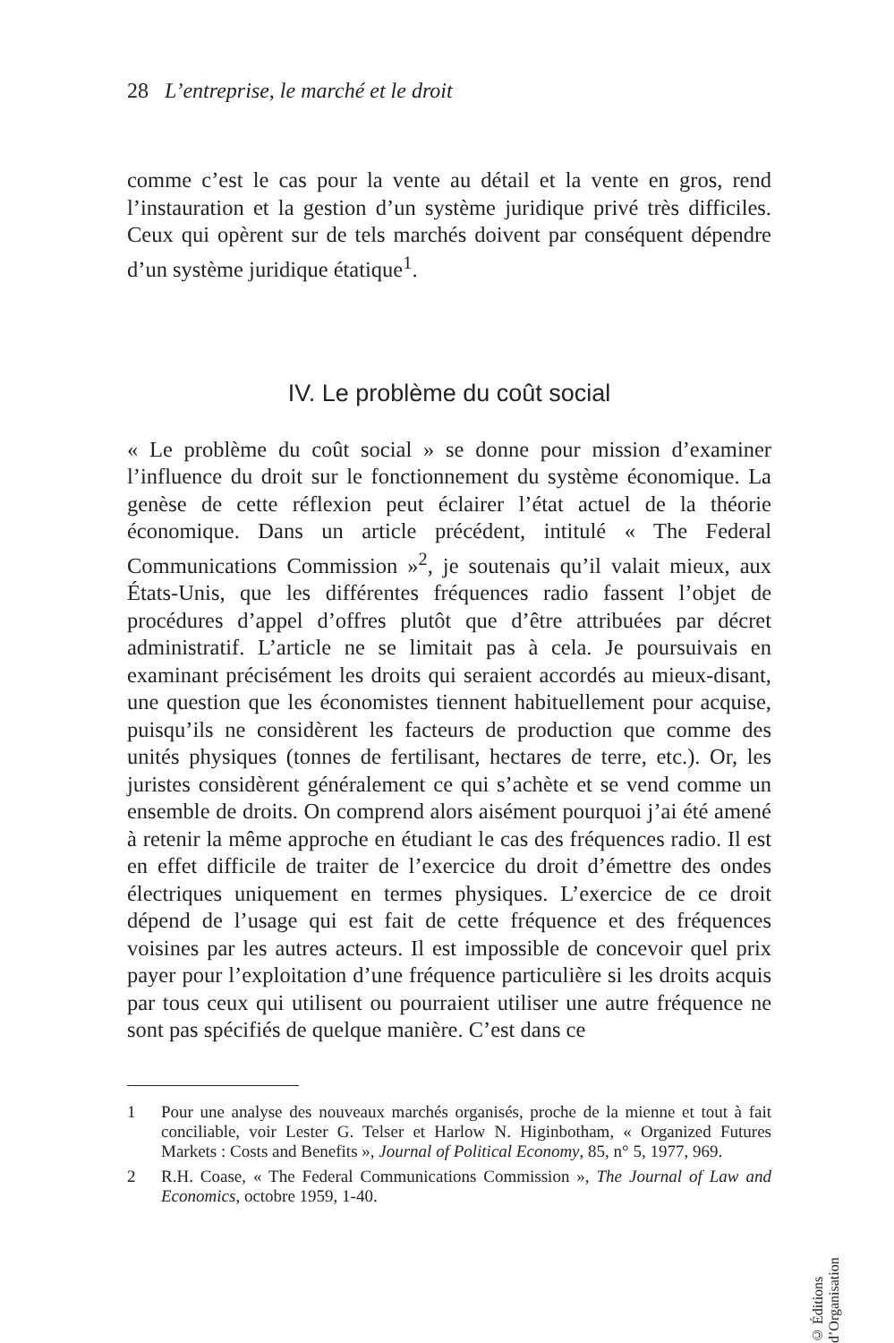28 L’entreprise, le marché et le droit
comme c’est le cas pour la vente au détail et la vente en gros, rend l’instauration et la gestion d’un système juridique privé très difficiles. Ceux qui opèrent sur de tels marchés doivent par conséquent dépendre d’un système juridique étatique<sup>1</sup>.
IV. Le problème du coût social
« Le problème du coût social » se donne pour mission d’examiner l’influence du droit sur le fonctionnement du système économique. La genèse de cette réflexion peut éclairer l’état actuel de la théorie économique. Dans un article précédent, intitulé « The Federal Communications Commission »<sup>2</sup>, je soutenais qu’il valait mieux, aux États-Unis, que les différentes fréquences radio fassent l’objet de procédures d’appel d’offres plutôt que d’être attribuées par décret administratif. L’article ne se limitait pas à cela. Je poursuivais en examinant précisément les droits qui seraient accordés au mieux-disant, une question que les économistes tiennent habituellement pour acquise, puisqu’ils ne considèrent les facteurs de production que comme des unités physiques (tonnes de fertilisant, hectares de terre, etc.). Or, les juristes considèrent généralement ce qui s’achète et se vend comme un ensemble de droits. On comprend alors aisément pourquoi j’ai été amené à retenir la même approche en étudiant le cas des fréquences radio. Il est en effet difficile de traiter de l’exercice du droit d’émettre des ondes électriques uniquement en termes physiques. L’exercice de ce droit dépend de l’usage qui est fait de cette fréquence et des fréquences voisines par les autres acteurs. Il est impossible de concevoir quel prix payer pour l’exploitation d’une fréquence particulière si les droits acquis par tous ceux qui utilisent ou pourraient utiliser une autre fréquence ne sont pas spécifiés de quelque manière. C’est dans ce
1 Pour une analyse des nouveaux marchés organisés, proche de la mienne et tout à fait conciliable, voir Lester G. Telser et Harlow N. Higinbotham, « Organized Futures Markets : Costs and Benefits », Journal of Political Economy, 85, n° 5, 1977, 969.
2 R.H. Coase, « The Federal Communications Commission », The Journal of Law and Economics, octobre 1959, 1-40.
© Éditions d’Organisation